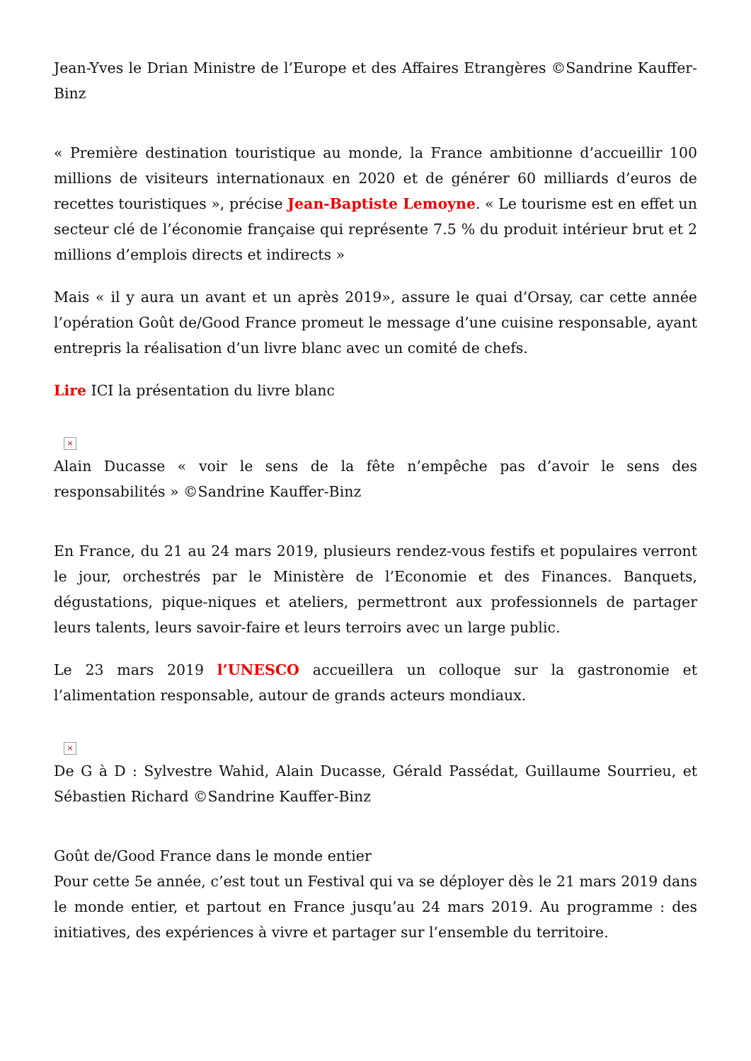Jean-Yves le Drian Ministre de l’Europe et des Affaires Etrangères ©Sandrine Kauffer-Binz
« Première destination touristique au monde, la France ambitionne d’accueillir 100 millions de visiteurs internationaux en 2020 et de générer 60 milliards d’euros de recettes touristiques », précise Jean-Baptiste Lemoyne. « Le tourisme est en effet un secteur clé de l’économie française qui représente 7.5 % du produit intérieur brut et 2 millions d’emplois directs et indirects »
Mais « il y aura un avant et un après 2019», assure le quai d’Orsay, car cette année l’opération Goût de/Good France promeut le message d’une cuisine responsable, ayant entrepris la réalisation d’un livre blanc avec un comité de chefs.
Lire ICI la présentation du livre blanc
×
Alain Ducasse « voir le sens de la fête n’empêche pas d’avoir le sens des responsabilités » ©Sandrine Kauffer-Binz
En France, du 21 au 24 mars 2019, plusieurs rendez-vous festifs et populaires verront le jour, orchestrés par le Ministère de l’Economie et des Finances. Banquets, dégustations, pique-niques et ateliers, permettront aux professionnels de partager leurs talents, leurs savoir-faire et leurs terroirs avec un large public.
Le 23 mars 2019 l’UNESCO accueillera un colloque sur la gastronomie et l’alimentation responsable, autour de grands acteurs mondiaux.
×
De G à D : Sylvestre Wahid, Alain Ducasse, Gérald Passédat, Guillaume Sourrieu, et Sébastien Richard ©Sandrine Kauffer-Binz
Goût de/Good France dans le monde entier
Pour cette 5e année, c’est tout un Festival qui va se déployer dès le 21 mars 2019 dans le monde entier, et partout en France jusqu’au 24 mars 2019. Au programme : des initiatives, des expériences à vivre et partager sur l’ensemble du territoire.